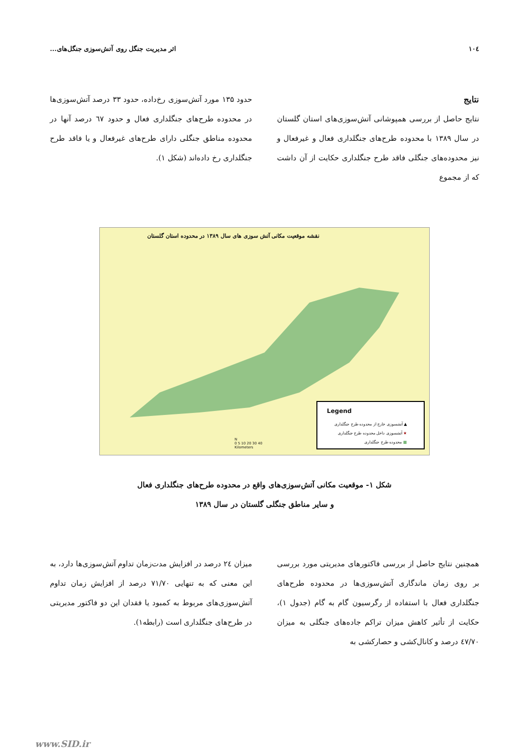۱۰٤ اثر مدیریت جنگل روی آتش‌سوزی جنگل‌های...
نتایج
نتایج حاصل از بررسی همپوشانی آتش‌سوزی‌های استان گلستان در سال ۱۳۸۹ با محدوده طرح‌های جنگلداری فعال و غیرفعال و نیز محدوده‌های جنگلی فاقد طرح جنگلداری حکایت از آن داشت که از مجموع
حدود ۱۳۵ مورد آتش‌سوزی رخ‌داده، حدود ۳۳ درصد آتش‌سوزی‌ها در محدوده طرح‌های جنگلداری فعال و حدود ٦٧ درصد آنها در محدوده مناطق جنگلی دارای طرح‌های غیرفعال و یا فاقد طرح جنگلداری رخ داده‌اند (شکل ۱).
نقشه موقعیت مکانی آتش سوزی های سال ۱۳۸۹ در محدوده استان گلستان
Legend
▲ آتشسوزی خارج از محدوده طرح جنگلداری
★ آتشسوزی داخل محدوده طرح جنگلداری
■ محدوده طرح جنگلداری
N
0 5 10 20 30 40
Kilometers
شکل ۱- موقعیت مکانی آتش‌سوزی‌های واقع در محدوده طرح‌های جنگلداری فعال
و سایر مناطق جنگلی گلستان در سال ۱۳۸۹
همچنین نتایج حاصل از بررسی فاکتورهای مدیریتی مورد بررسی بر روی زمان ماندگاری آتش‌سوزی‌ها در محدوده طرح‌های جنگلداری فعال با استفاده از رگرسیون گام به گام (جدول ۱)، حکایت از تأثیر کاهش میزان تراکم جاده‌های جنگلی به میزان ٤٧/٧٠ درصد و کانال‌کشی و حصارکشی به
میزان ٢٤ درصد در افزایش مدت‌زمان تداوم آتش‌سوزی‌ها دارد، به این معنی که به تنهایی ٧١/٧٠ درصد از افزایش زمان تداوم آتش‌سوزی‌های مربوط به کمبود یا فقدان این دو فاکتور مدیریتی در طرح‌های جنگلداری است (رابطه۱).
www.SID.ir